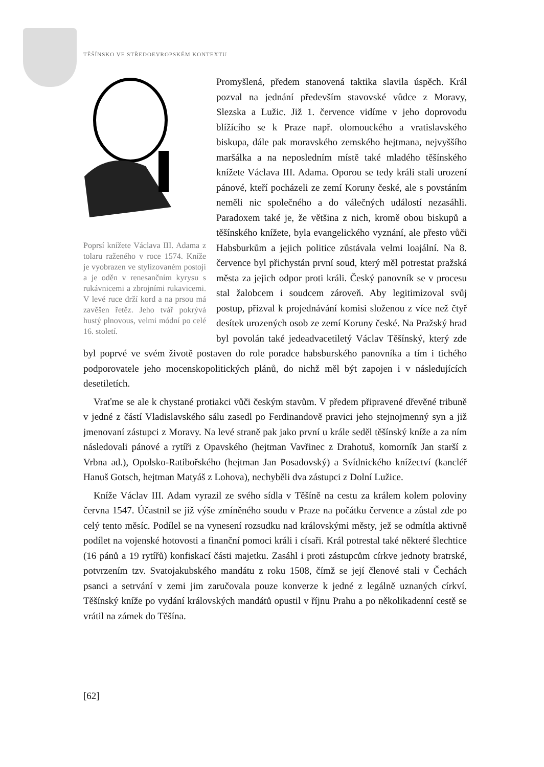TĚŠÍNSKO VE STŘEDOEVROPSKÉM KONTEXTU
Poprsí knížete Václava III. Adama z tolaru raženého v roce 1574. Kníže je vyobrazen ve stylizovaném postoji a je oděn v renesančním kyrysu s rukávnicemi a zbrojními rukavicemi. V levé ruce drží kord a na prsou má zavěšen řetěz. Jeho tvář pokrývá hustý plnovous, velmi módní po celé 16. století.
Promyšlená, předem stanovená taktika slavila úspěch. Král pozval na jednání především stavovské vůdce z Moravy, Slezska a Lužic. Již 1. července vidíme v jeho doprovodu blížícího se k Praze např. olomouckého a vratislavského biskupa, dále pak moravského zemského hejtmana, nejvyššího maršálka a na neposledním místě také mladého těšínského knížete Václava III. Adama. Oporou se tedy králi stali urození pánové, kteří pocházeli ze zemí Koruny české, ale s povstáním neměli nic společného a do válečných událostí nezasáhli. Paradoxem také je, že většina z nich, kromě obou biskupů a těšínského knížete, byla evangelického vyznání, ale přesto vůči Habsburkům a jejich politice zůstávala velmi loajální. Na 8. července byl přichystán první soud, který měl potrestat pražská města za jejich odpor proti králi. Český panovník se v procesu stal žalobcem i soudcem zároveň. Aby legitimizoval svůj postup, přizval k projednávání komisi složenou z více než čtyř desítek urozených osob ze zemí Koruny české. Na Pražský hrad byl povolán také jedeadvacetiletý Václav Těšínský, který zde byl poprvé ve svém životě postaven do role poradce habsburského panovníka a tím i tichého podporovatele jeho mocenskopolitických plánů, do nichž měl být zapojen i v následujících desetiletích.
Vraťme se ale k chystané protiakci vůči českým stavům. V předem připravené dřevěné tribuně v jedné z částí Vladislavského sálu zasedl po Ferdinandově pravici jeho stejnojmenný syn a již jmenovaní zástupci z Moravy. Na levé straně pak jako první u krále seděl těšínský kníže a za ním následovali pánové a rytíři z Opavského (hejtman Vavřinec z Drahotuš, komorník Jan starší z Vrbna ad.), Opolsko-Ratibořského (hejtman Jan Posadovský) a Svídnického knížectví (kancléř Hanuš Gotsch, hejtman Matyáš z Lohova), nechyběli dva zástupci z Dolní Lužice.
Kníže Václav III. Adam vyrazil ze svého sídla v Těšíně na cestu za králem kolem poloviny června 1547. Účastnil se již výše zmíněného soudu v Praze na počátku července a zůstal zde po celý tento měsíc. Podílel se na vynesení rozsudku nad královskými městy, jež se odmítla aktivně podílet na vojenské hotovosti a finanční pomoci králi i císaři. Král potrestal také některé šlechtice (16 pánů a 19 rytířů) konfiskací části majetku. Zasáhl i proti zástupcům církve jednoty bratrské, potvrzením tzv. Svatojakubského mandátu z roku 1508, čímž se její členové stali v Čechách psanci a setrvání v zemi jim zaručovala pouze konverze k jedné z legálně uznaných církví. Těšínský kníže po vydání královských mandátů opustil v říjnu Prahu a po několikadenní cestě se vrátil na zámek do Těšína.
[62]